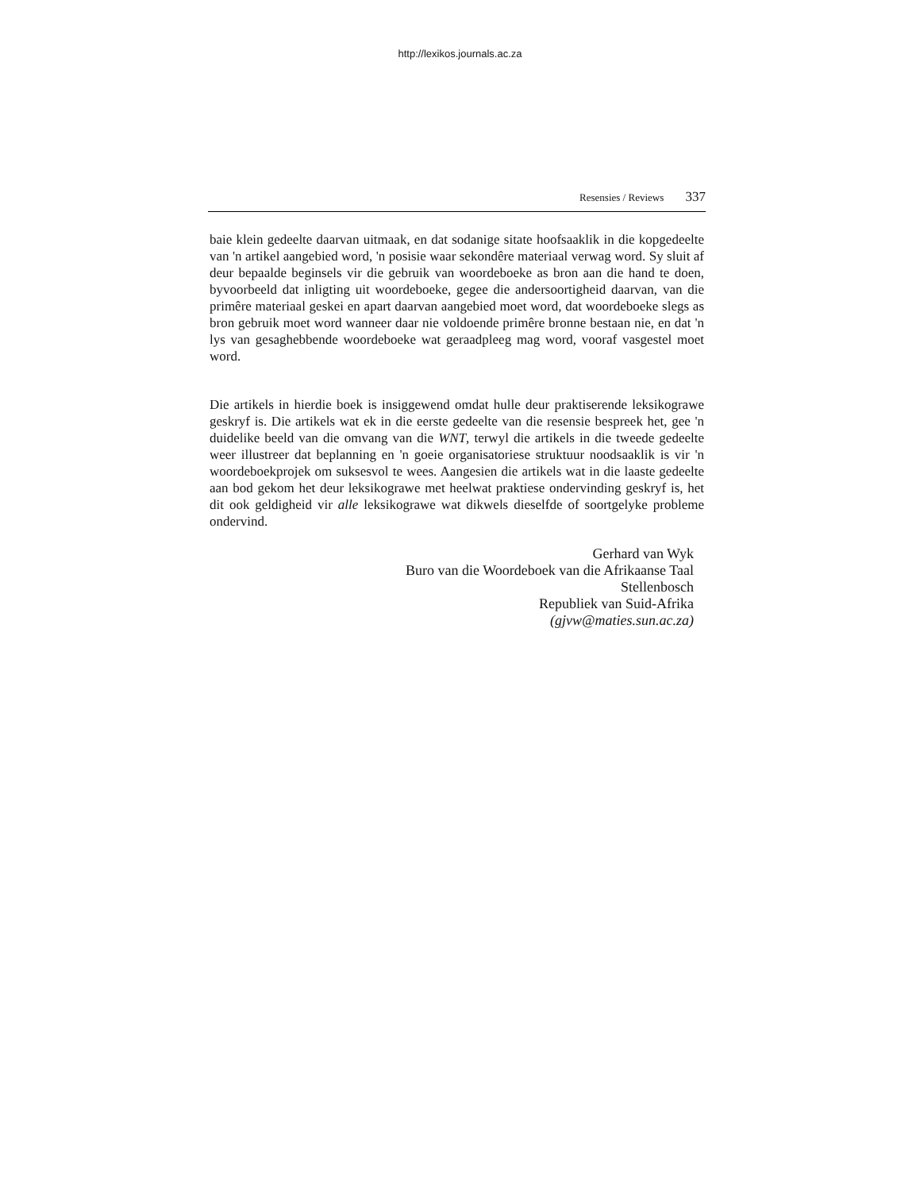http://lexikos.journals.ac.za
Resensies / Reviews 337
baie klein gedeelte daarvan uitmaak, en dat sodanige sitate hoofsaaklik in die kopgedeelte van 'n artikel aangebied word, 'n posisie waar sekondêre materiaal verwag word. Sy sluit af deur bepaalde beginsels vir die gebruik van woordeboeke as bron aan die hand te doen, byvoorbeeld dat inligting uit woordeboeke, gegee die andersoortigheid daarvan, van die primêre materiaal geskei en apart daarvan aangebied moet word, dat woordeboeke slegs as bron gebruik moet word wanneer daar nie voldoende primêre bronne bestaan nie, en dat 'n lys van gesaghebbende woordeboeke wat geraadpleeg mag word, vooraf vasgestel moet word.
Die artikels in hierdie boek is insiggewend omdat hulle deur praktiserende leksikograwe geskryf is. Die artikels wat ek in die eerste gedeelte van die resensie bespreek het, gee 'n duidelike beeld van die omvang van die WNT, terwyl die artikels in die tweede gedeelte weer illustreer dat beplanning en 'n goeie organisatoriese struktuur noodsaaklik is vir 'n woordeboekprojek om suksesvol te wees. Aangesien die artikels wat in die laaste gedeelte aan bod gekom het deur leksikograwe met heelwat praktiese ondervinding geskryf is, het dit ook geldigheid vir alle leksikograwe wat dikwels dieselfde of soortgelyke probleme ondervind.
Gerhard van Wyk
Buro van die Woordeboek van die Afrikaanse Taal
Stellenbosch
Republiek van Suid-Afrika
(gjvw@maties.sun.ac.za)